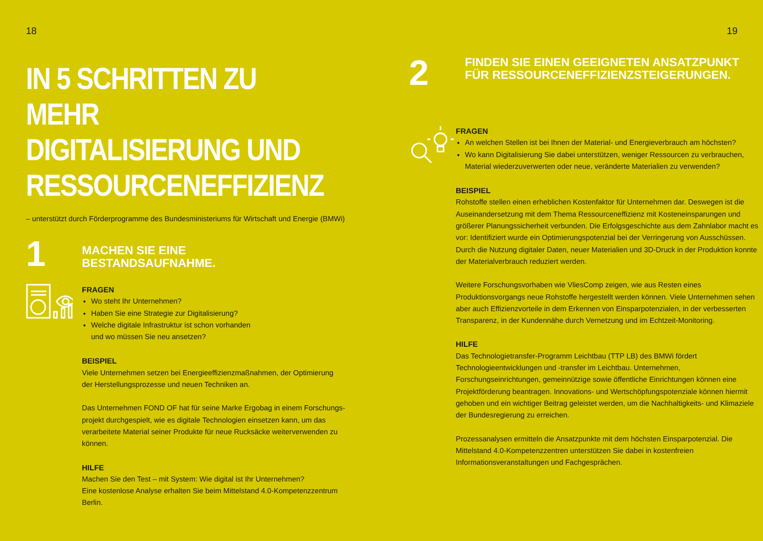18
IN 5 SCHRITTEN ZU MEHR
DIGITALISIERUNG UND
RESSOURCENEFFIZIENZ
– unterstützt durch Förderprogramme des Bundesministeriums für Wirtschaft und Energie (BMWi)
1
MACHEN SIE EINE
BESTANDSAUFNAHME.
FRAGEN
Wo steht Ihr Unternehmen?
Haben Sie eine Strategie zur Digitalisierung?
Welche digitale Infrastruktur ist schon vorhanden
und wo müssen Sie neu ansetzen?
BEISPIEL
Viele Unternehmen setzen bei Energieeffizienzmaßnahmen, der Optimierung
der Herstellungsprozesse und neuen Techniken an.
Das Unternehmen FOND OF hat für seine Marke Ergobag in einem Forschungs-
projekt durchgespielt, wie es digitale Technologien einsetzen kann, um das
verarbeitete Material seiner Produkte für neue Rucksäcke weiterverwenden zu
können.
HILFE
Machen Sie den Test – mit System: Wie digital ist Ihr Unternehmen?
Eine kostenlose Analyse erhalten Sie beim Mittelstand 4.0-Kompetenzzentrum
Berlin.
19
2
FINDEN SIE EINEN GEEIGNETEN ANSATZPUNKT
FÜR RESSOURCENEFFIZIENZSTEIGERUNGEN.
FRAGEN
An welchen Stellen ist bei Ihnen der Material- und Energieverbrauch am höchsten?
Wo kann Digitalisierung Sie dabei unterstützen, weniger Ressourcen zu verbrauchen, Material wiederzuverwerten oder neue, veränderte Materialien zu verwenden?
BEISPIEL
Rohstoffe stellen einen erheblichen Kostenfaktor für Unternehmen dar. Deswegen ist die Auseinandersetzung mit dem Thema Ressourceneffizienz mit Kosteneinsparungen und größerer Planungssicherheit verbunden. Die Erfolgsgeschichte aus dem Zahnlabor macht es vor: Identifiziert wurde ein Optimierungspotenzial bei der Verringerung von Ausschüssen. Durch die Nutzung digitaler Daten, neuer Materialien und 3D-Druck in der Produktion konnte der Materialverbrauch reduziert werden.
Weitere Forschungsvorhaben wie VliesComp zeigen, wie aus Resten eines Produktionsvorgangs neue Rohstoffe hergestellt werden können. Viele Unternehmen sehen aber auch Effizienzvorteile in dem Erkennen von Einsparpotenzialen, in der verbesserten Transparenz, in der Kundennähe durch Vernetzung und im Echtzeit-Monitoring.
HILFE
Das Technologietransfer-Programm Leichtbau (TTP LB) des BMWi fördert Technologieentwicklungen und -transfer im Leichtbau. Unternehmen, Forschungseinrichtungen, gemeinnützige sowie öffentliche Einrichtungen können eine Projektförderung beantragen. Innovations- und Wertschöpfungspotenziale können hiermit gehoben und ein wichtiger Beitrag geleistet werden, um die Nachhaltigkeits- und Klimaziele der Bundesregierung zu erreichen.
Prozessanalysen ermitteln die Ansatzpunkte mit dem höchsten Einsparpotenzial. Die Mittelstand 4.0-Kompetenzzentren unterstützen Sie dabei in kostenfreien Informationsveranstaltungen und Fachgesprächen.